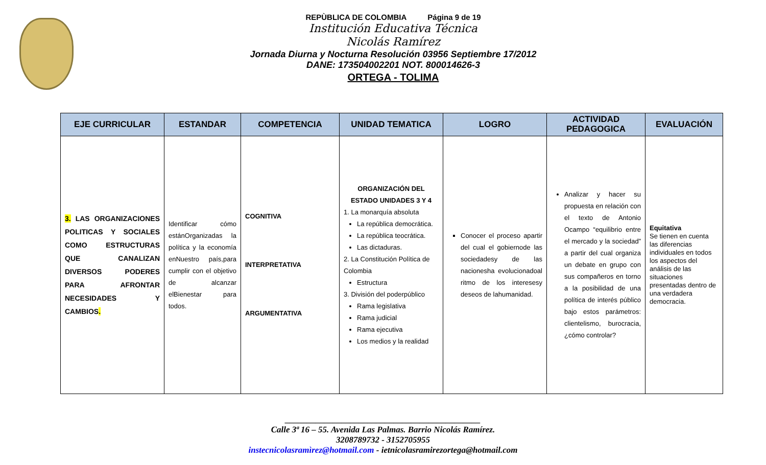REPÙBLICA DE COLOMBIA Página 9 de 19
Institución Educativa Técnica
Nicolás Ramírez
Jornada Diurna y Nocturna Resolución 03956 Septiembre 17/2012
DANE: 173504002201 NOT. 800014626-3
ORTEGA - TOLIMA
| EJE CURRICULAR | ESTANDAR | COMPETENCIA | UNIDAD TEMATICA | LOGRO | ACTIVIDAD PEDAGOGICA | EVALUACIÓN |
| --- | --- | --- | --- | --- | --- | --- |
| 3. LAS ORGANIZACIONES POLITICAS Y SOCIALES COMO ESTRUCTURAS QUE CANALIZAN DIVERSOS PODERES PARA AFRONTAR NECESIDADES Y CAMBIOS . | Identificar cómo estánOrganizadas la política y la economía enNuestro país,para cumplir con el objetivo de alcanzar elBienestar para todos. | COGNITIVA INTERPRETATIVA ARGUMENTATIVA | ORGANIZACIÓN DEL ESTADO UNIDADES 3 Y 4 1. La monarquía absoluta La república democrática. La república teocrática. Las dictaduras. 2. La Constitución Política de Colombia Estructura 3. División del poderpúblico Rama legislativa Rama judicial Rama ejecutiva Los medios y la realidad | Conocer el proceso apartir del cual el gobiernode las sociedadesy de las nacionesha evolucionadoal ritmo de los interesesy deseos de lahumanidad. | Analizar y hacer su propuesta en relación con el texto de Antonio Ocampo “equilibrio entre el mercado y la sociedad” a partir del cual organiza un debate en grupo con sus compañeros en torno a la posibilidad de una política de interés público bajo estos parámetros: clientelismo, burocracia, ¿cómo controlar? | Equitativa Se tienen en cuenta las diferencias individuales en todos los aspectos del análisis de las situaciones presentadas dentro de una verdadera democracia. |
_____________________________________________
Calle 3ª 16 – 55. Avenida Las Palmas. Barrio Nicolás Ramírez.
3208789732 - 3152705955
instecnicolasramìrez@hotmail.com - ietnicolasramirezortega@hotmail.com